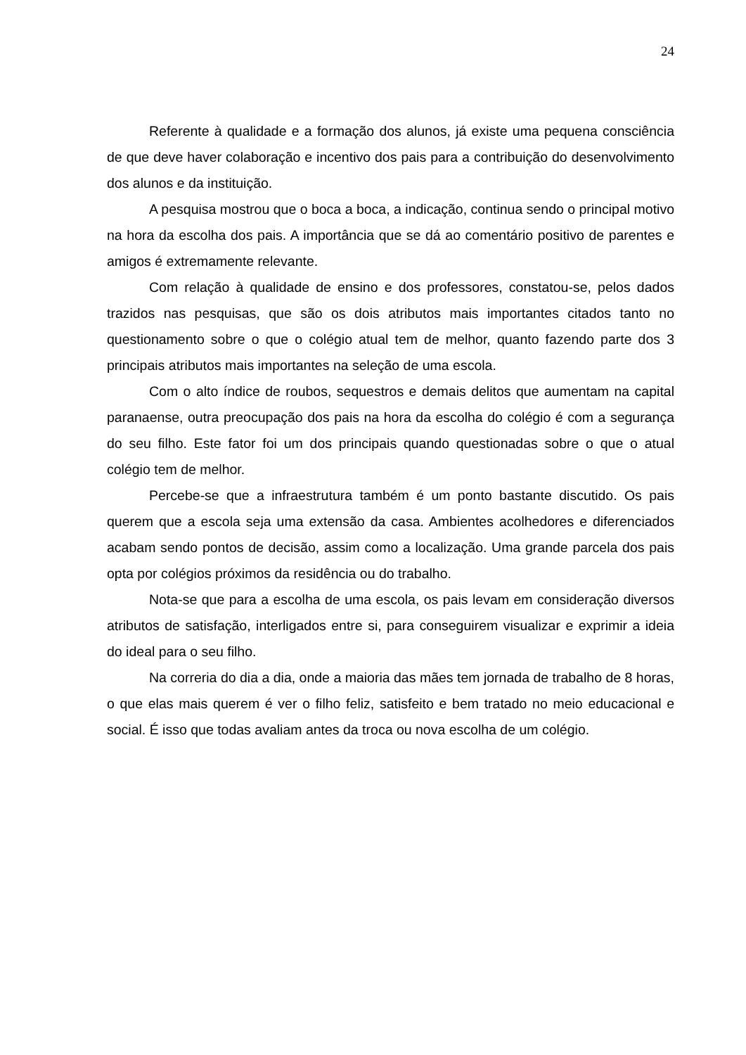24
Referente à qualidade e a formação dos alunos, já existe uma pequena consciência de que deve haver colaboração e incentivo dos pais para a contribuição do desenvolvimento dos alunos e da instituição.
A pesquisa mostrou que o boca a boca, a indicação, continua sendo o principal motivo na hora da escolha dos pais. A importância que se dá ao comentário positivo de parentes e amigos é extremamente relevante.
Com relação à qualidade de ensino e dos professores, constatou-se, pelos dados trazidos nas pesquisas, que são os dois atributos mais importantes citados tanto no questionamento sobre o que o colégio atual tem de melhor, quanto fazendo parte dos 3 principais atributos mais importantes na seleção de uma escola.
Com o alto índice de roubos, sequestros e demais delitos que aumentam na capital paranaense, outra preocupação dos pais na hora da escolha do colégio é com a segurança do seu filho. Este fator foi um dos principais quando questionadas sobre o que o atual colégio tem de melhor.
Percebe-se que a infraestrutura também é um ponto bastante discutido. Os pais querem que a escola seja uma extensão da casa. Ambientes acolhedores e diferenciados acabam sendo pontos de decisão, assim como a localização. Uma grande parcela dos pais opta por colégios próximos da residência ou do trabalho.
Nota-se que para a escolha de uma escola, os pais levam em consideração diversos atributos de satisfação, interligados entre si, para conseguirem visualizar e exprimir a ideia do ideal para o seu filho.
Na correria do dia a dia, onde a maioria das mães tem jornada de trabalho de 8 horas, o que elas mais querem é ver o filho feliz, satisfeito e bem tratado no meio educacional e social. É isso que todas avaliam antes da troca ou nova escolha de um colégio.